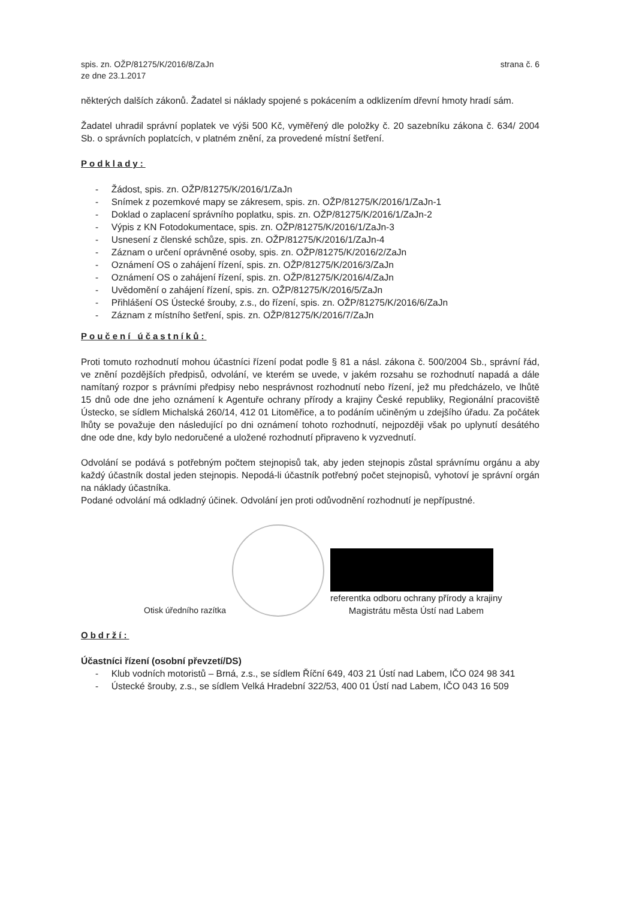spis. zn. OŽP/81275/K/2016/8/ZaJn
ze dne 23.1.2017
strana č. 6
některých dalších zákonů. Žadatel si náklady spojené s pokácením a odklizením dřevní hmoty hradí sám.
Žadatel uhradil správní poplatek ve výši 500 Kč, vyměřený dle položky č. 20 sazebníku zákona č. 634/ 2004 Sb. o správních poplatcích, v platném znění, za provedené místní šetření.
Podklady:
- Žádost, spis. zn. OŽP/81275/K/2016/1/ZaJn
- Snímek z pozemkové mapy se zákresem, spis. zn. OŽP/81275/K/2016/1/ZaJn-1
- Doklad o zaplacení správního poplatku, spis. zn. OŽP/81275/K/2016/1/ZaJn-2
- Výpis z KN Fotodokumentace, spis. zn. OŽP/81275/K/2016/1/ZaJn-3
- Usnesení z členské schůze, spis. zn. OŽP/81275/K/2016/1/ZaJn-4
- Záznam o určení oprávněné osoby, spis. zn. OŽP/81275/K/2016/2/ZaJn
- Oznámení OS o zahájení řízení, spis. zn. OŽP/81275/K/2016/3/ZaJn
- Oznámení OS o zahájení řízení, spis. zn. OŽP/81275/K/2016/4/ZaJn
- Uvědomění o zahájení řízení, spis. zn. OŽP/81275/K/2016/5/ZaJn
- Přihlášení OS Ústecké šrouby, z.s., do řízení, spis. zn. OŽP/81275/K/2016/6/ZaJn
- Záznam z místního šetření, spis. zn. OŽP/81275/K/2016/7/ZaJn
Poučení účastníků:
Proti tomuto rozhodnutí mohou účastníci řízení podat podle § 81 a násl. zákona č. 500/2004 Sb., správní řád, ve znění pozdějších předpisů, odvolání, ve kterém se uvede, v jakém rozsahu se rozhodnutí napadá a dále namítaný rozpor s právními předpisy nebo nesprávnost rozhodnutí nebo řízení, jež mu předcházelo, ve lhůtě 15 dnů ode dne jeho oznámení k Agentuře ochrany přírody a krajiny České republiky, Regionální pracoviště Ústecko, se sídlem Michalská 260/14, 412 01 Litoměřice, a to podáním učiněným u zdejšího úřadu. Za počátek lhůty se považuje den následující po dni oznámení tohoto rozhodnutí, nejpozději však po uplynutí desátého dne ode dne, kdy bylo nedoručené a uložené rozhodnutí připraveno k vyzvednutí.
Odvolání se podává s potřebným počtem stejnopisů tak, aby jeden stejnopis zůstal správnímu orgánu a aby každý účastník dostal jeden stejnopis. Nepodá-li účastník potřebný počet stejnopisů, vyhotoví je správní orgán na náklady účastníka.
Podané odvolání má odkladný účinek. Odvolání jen proti odůvodnění rozhodnutí je nepřípustné.
Otisk úředního razítka
referentka odboru ochrany přírody a krajiny
Magistrátu města Ústí nad Labem
Obdrží:
Účastníci řízení (osobní převzetí/DS)
- Klub vodních motoristů – Brná, z.s., se sídlem Říční 649, 403 21 Ústí nad Labem, IČO 024 98 341
- Ústecké šrouby, z.s., se sídlem Velká Hradební 322/53, 400 01 Ústí nad Labem, IČO 043 16 509